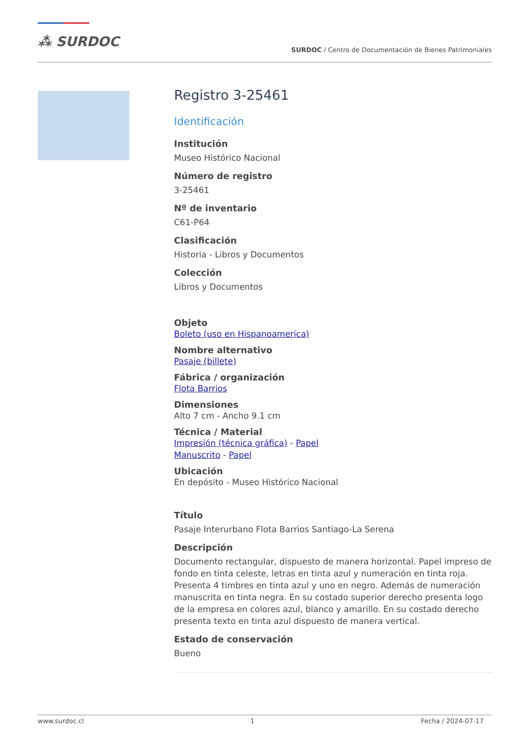⁂ SURDOC
SURDOC / Centro de Documentación de Bienes Patrimoniales
Registro 3-25461
Identificación
Institución
Museo Histórico Nacional
Número de registro
3-25461
Nº de inventario
C61-P64
Clasificación
Historia - Libros y Documentos
Colección
Libros y Documentos
Objeto
Boleto (uso en Hispanoamerica)
Nombre alternativo
Pasaje (billete)
Fábrica / organización
Flota Barrios
Dimensiones
Alto 7 cm - Ancho 9.1 cm
Técnica / Material
Impresión (técnica gráfica) - Papel
Manuscrito - Papel
Ubicación
En depósito - Museo Histórico Nacional
Título
Pasaje Interurbano Flota Barrios Santiago-La Serena
Descripción
Documento rectangular, dispuesto de manera horizontal. Papel impreso de fondo en tinta celeste, letras en tinta azul y numeración en tinta roja. Presenta 4 timbres en tinta azul y uno en negro. Además de numeración manuscrita en tinta negra. En su costado superior derecho presenta logo de la empresa en colores azul, blanco y amarillo. En su costado derecho presenta texto en tinta azul dispuesto de manera vertical.
Estado de conservación
Bueno
www.surdoc.cl 1 Fecha / 2024-07-17